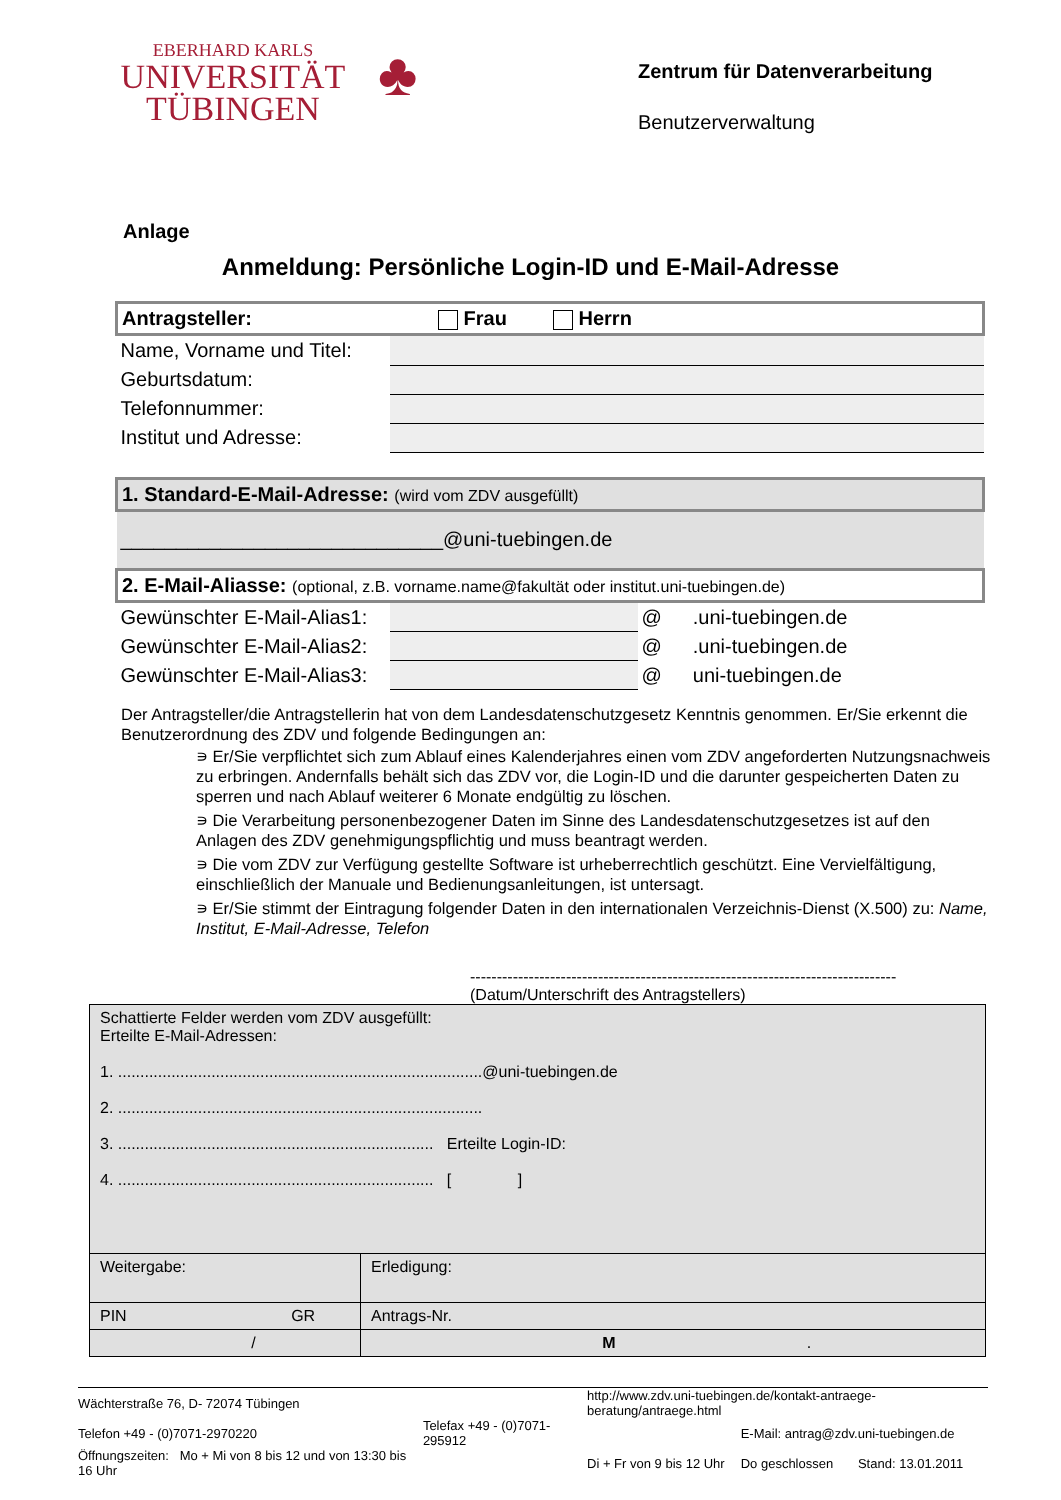EBERHARD KARLS
UNIVERSITÄT
TÜBINGEN
♣
Zentrum für Datenverarbeitung
Benutzerverwaltung
Anlage
Anmeldung: Persönliche Login-ID und E-Mail-Adresse
| Antragsteller: Frau Herrn | | | |
| Name, Vorname und Titel: | | | |
| Geburtsdatum: | | | |
| Telefonnummer: | | | |
| Institut und Adresse: | | | |
| 1. Standard-E-Mail-Adresse: (wird vom ZDV ausgefüllt) | | | |
| _____________________________@uni-tuebingen.de | | | |
| 2. E-Mail-Aliasse: (optional, z.B. vorname.name@fakultät oder institut.uni-tuebingen.de) | | | |
| Gewünschter E-Mail-Alias1: | | @ | .uni-tuebingen.de |
| Gewünschter E-Mail-Alias2: | | @ | .uni-tuebingen.de |
| Gewünschter E-Mail-Alias3: | | @ | uni-tuebingen.de |
Der Antragsteller/die Antragstellerin hat von dem Landesdatenschutzgesetz Kenntnis genommen. Er/Sie erkennt die Benutzerordnung des ZDV und folgende Bedingungen an:
∍ Er/Sie verpflichtet sich zum Ablauf eines Kalenderjahres einen vom ZDV angeforderten Nutzungsnachweis zu erbringen. Andernfalls behält sich das ZDV vor, die Login-ID und die darunter gespeicherten Daten zu sperren und nach Ablauf weiterer 6 Monate endgültig zu löschen.
∍ Die Verarbeitung personenbezogener Daten im Sinne des Landesdatenschutzgesetzes ist auf den Anlagen des ZDV genehmigungspflichtig und muss beantragt werden.
∍ Die vom ZDV zur Verfügung gestellte Software ist urheberrechtlich geschützt. Eine Vervielfältigung, einschließlich der Manuale und Bedienungsanleitungen, ist untersagt.
∍ Er/Sie stimmt der Eintragung folgender Daten in den internationalen Verzeichnis-Dienst (X.500) zu: Name, Institut, E-Mail-Adresse, Telefon
--------------------------------------------------------------------------------
(Datum/Unterschrift des Antragstellers)
| Schattierte Felder werden vom ZDV ausgefüllt: Erteilte E-Mail-Adressen: 1. ..................................................................................@uni-tuebingen.de 2. .................................................................................. 3. ....................................................................... Erteilte Login-ID: 4. ....................................................................... [ ] | |
| Weitergabe: | Erledigung: |
| PIN GR | Antrags-Nr. |
| / | M . |
| Wächterstraße 76, D- 72074 Tübingen | | http://www.zdv.uni-tuebingen.de/kontakt-antraege-beratung/antraege.html | | |
| Telefon +49 - (0)7071-2970220 | Telefax +49 - (0)7071-295912 | | E-Mail: antrag@zdv.uni-tuebingen.de | |
| Öffnungszeiten: Mo + Mi von 8 bis 12 und von 13:30 bis 16 Uhr | | Di + Fr von 9 bis 12 Uhr | Do geschlossen | Stand: 13.01.2011 |